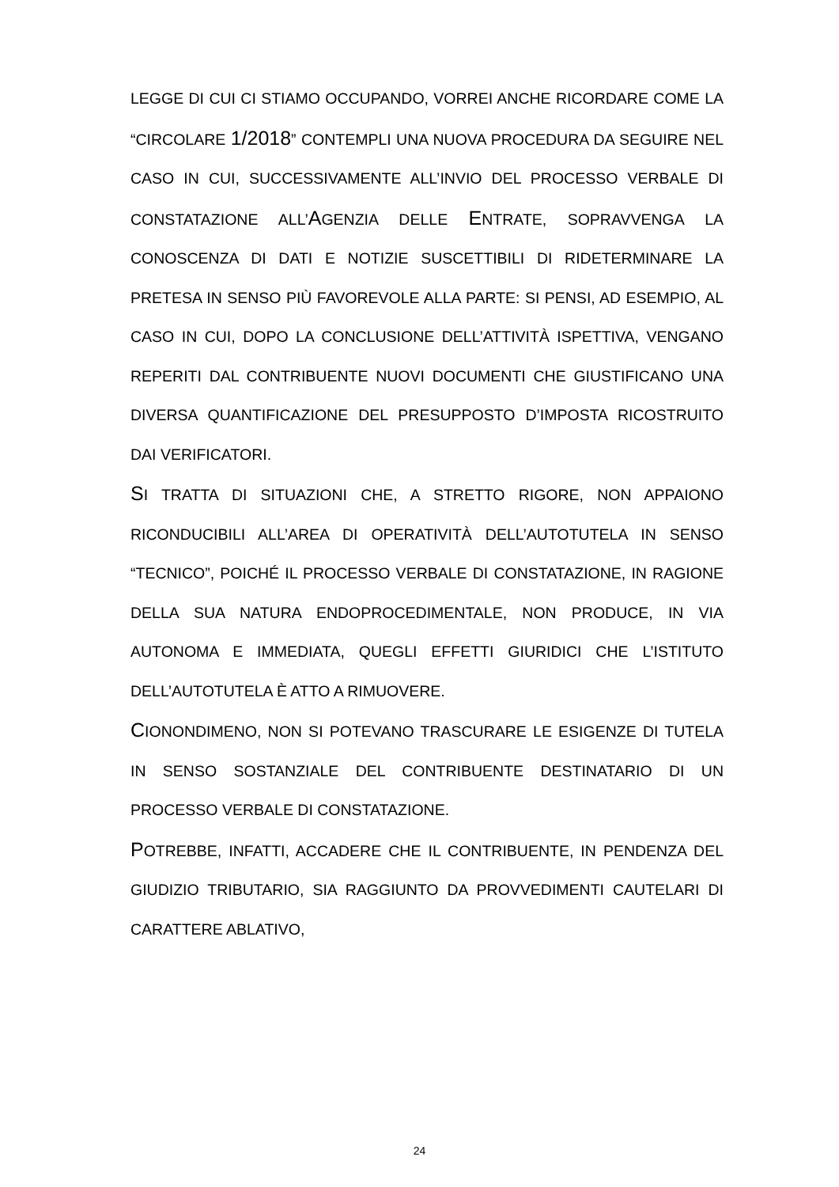LEGGE DI CUI CI STIAMO OCCUPANDO, VORREI ANCHE RICORDARE COME LA “CIRCOLARE 1/2018” CONTEMPLI UNA NUOVA PROCEDURA DA SEGUIRE NEL CASO IN CUI, SUCCESSIVAMENTE ALL’INVIO DEL PROCESSO VERBALE DI CONSTATAZIONE ALL’AGENZIA DELLE ENTRATE, SOPRAVVENGA LA CONOSCENZA DI DATI E NOTIZIE SUSCETTIBILI DI RIDETERMINARE LA PRETESA IN SENSO PIÙ FAVOREVOLE ALLA PARTE: SI PENSI, AD ESEMPIO, AL CASO IN CUI, DOPO LA CONCLUSIONE DELL’ATTIVITÀ ISPETTIVA, VENGANO REPERITI DAL CONTRIBUENTE NUOVI DOCUMENTI CHE GIUSTIFICANO UNA DIVERSA QUANTIFICAZIONE DEL PRESUPPOSTO D’IMPOSTA RICOSTRUITO DAI VERIFICATORI.
SI TRATTA DI SITUAZIONI CHE, A STRETTO RIGORE, NON APPAIONO RICONDUCIBILI ALL’AREA DI OPERATIVITÀ DELL’AUTOTUTELA IN SENSO “TECNICO”, POICHÉ IL PROCESSO VERBALE DI CONSTATAZIONE, IN RAGIONE DELLA SUA NATURA ENDOPROCEDIMENTALE, NON PRODUCE, IN VIA AUTONOMA E IMMEDIATA, QUEGLI EFFETTI GIURIDICI CHE L’ISTITUTO DELL’AUTOTUTELA È ATTO A RIMUOVERE.
CIONONDIMENO, NON SI POTEVANO TRASCURARE LE ESIGENZE DI TUTELA IN SENSO SOSTANZIALE DEL CONTRIBUENTE DESTINATARIO DI UN PROCESSO VERBALE DI CONSTATAZIONE.
POTREBBE, INFATTI, ACCADERE CHE IL CONTRIBUENTE, IN PENDENZA DEL GIUDIZIO TRIBUTARIO, SIA RAGGIUNTO DA PROVVEDIMENTI CAUTELARI DI CARATTERE ABLATIVO,
24